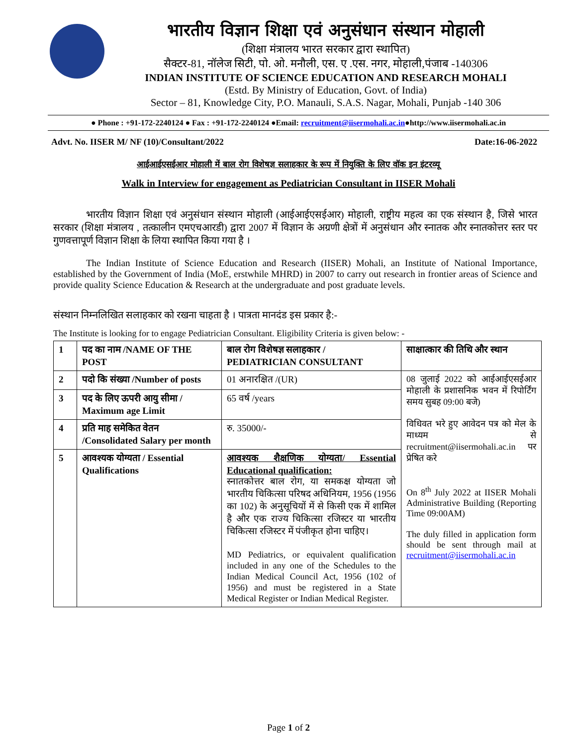भारतीय विज्ञान शिक्षा एवं अनुसंधान संस्थान मोहाली
(शिक्षा मंत्रालय भारत सरकार द्वारा स्थापित)
सैक्टर-81, नॉलेज सिटी, पो. ओ. मनौली, एस. ए .एस. नगर, मोहाली,पंजाब -140306
INDIAN INSTITUTE OF SCIENCE EDUCATION AND RESEARCH MOHALI
(Estd. By Ministry of Education, Govt. of India)
Sector – 81, Knowledge City, P.O. Manauli, S.A.S. Nagar, Mohali, Punjab -140 306
● Phone : +91-172-2240124 ● Fax : +91-172-2240124 ●Email: recruitment@iisermohali.ac.in●http://www.iisermohali.ac.in
Advt. No. IISER M/ NF (10)/Consultant/2022 Date:16-06-2022
आईआईएसईआर मोहाली में बाल रोग विशेषज्ञ सलाहकार के रूप में नियुक्ति के लिए वॉक इन इंटरव्यू
Walk in Interview for engagement as Pediatrician Consultant in IISER Mohali
भारतीय विज्ञान शिक्षा एवं अनुसंधान संस्थान मोहाली (आईआईएसईआर) मोहाली, राष्ट्रीय महत्व का एक संस्थान है, जिसे भारत सरकार (शिक्षा मंत्रालय , तत्कालीन एमएचआरडी) द्वारा 2007 में विज्ञान के अग्रणी क्षेत्रों में अनुसंधान और स्नातक और स्नातकोत्तर स्तर पर गुणवत्तापूर्ण विज्ञान शिक्षा के लिया स्थापित किया गया है ।
The Indian Institute of Science Education and Research (IISER) Mohali, an Institute of National Importance, established by the Government of India (MoE, erstwhile MHRD) in 2007 to carry out research in frontier areas of Science and provide quality Science Education & Research at the undergraduate and post graduate levels.
संस्थान निम्नलिखित सलाहकार को रखना चाहता है । पात्रता मानदंड इस प्रकार है:-
The Institute is looking for to engage Pediatrician Consultant. Eligibility Criteria is given below: -
| 1 | पद का नाम /NAME OF THE POST | बाल रोग विशेषज्ञ सलाहकार / PEDIATRICIAN CONSULTANT | साक्षात्कार की तिथि और स्थान |
| 2 | पदो कि संख्या /Number of posts | 01 अनारक्षित /(UR) | 08 जुलाई 2022 को आईआईएसईआर मोहाली के प्रशासनिक भवन में रिपोर्टिंग समय सुबह 09:00 बजे) विधिवत भरे हुए आवेदन पत्र को मेल के माध्यम से recruitment@iisermohali.ac.in पर प्रेषित करे On 8<sup>th</sup> July 2022 at IISER Mohali Administrative Building (Reporting Time 09:00AM) The duly filled in application form should be sent through mail at recruitment@iisermohali.ac.in |
| 3 | पद के लिए ऊपरी आयु सीमा / Maximum age Limit | 65 वर्ष /years | |
| 4 | प्रति माह समेकित वेतन /Consolidated Salary per month | रु. 35000/- | |
| 5 | आवश्यक योग्यता / Essential Qualifications | आवश्यक शैक्षणिक योग्यता/ Essential Educational qualification: स्नातकोत्तर बाल रोग, या समकक्ष योग्यता जो भारतीय चिकित्सा परिषद अधिनियम, 1956 (1956 का 102) के अनुसूचियों में से किसी एक में शामिल है और एक राज्य चिकित्सा रजिस्टर या भारतीय चिकित्सा रजिस्टर में पंजीकृत होना चाहिए। MD Pediatrics, or equivalent qualification included in any one of the Schedules to the Indian Medical Council Act, 1956 (102 of 1956) and must be registered in a State Medical Register or Indian Medical Register. | |
Page 1 of 2